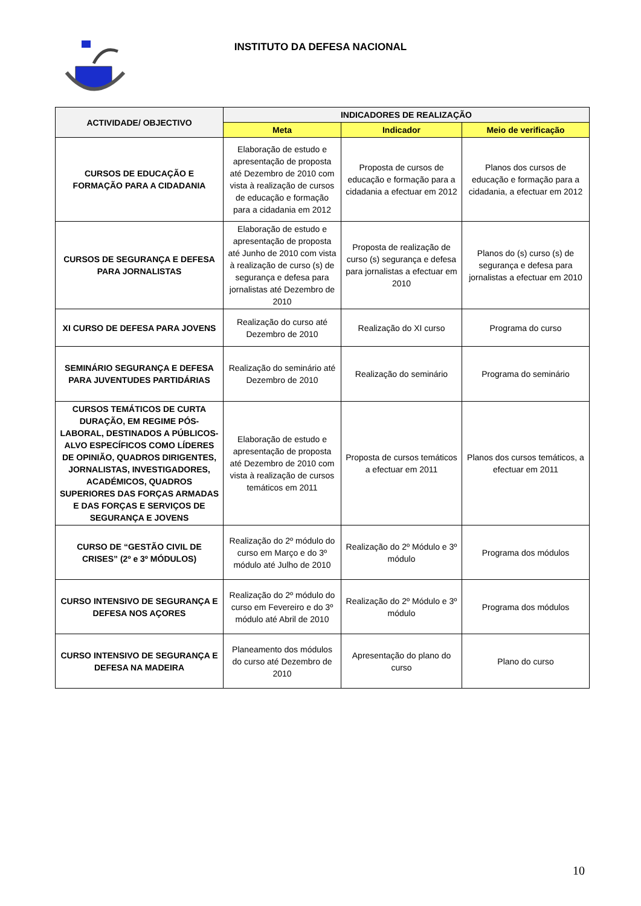INSTITUTO DA DEFESA NACIONAL
| ACTIVIDADE/ OBJECTIVO | INDICADORES DE REALIZAÇÃO | | |
| --- | --- | --- | --- |
| | Meta | Indicador | Meio de verificação |
| CURSOS DE EDUCAÇÃO E FORMAÇÃO PARA A CIDADANIA | Elaboração de estudo e apresentação de proposta até Dezembro de 2010 com vista à realização de cursos de educação e formação para a cidadania em 2012 | Proposta de cursos de educação e formação para a cidadania a efectuar em 2012 | Planos dos cursos de educação e formação para a cidadania, a efectuar em 2012 |
| CURSOS DE SEGURANÇA E DEFESA PARA JORNALISTAS | Elaboração de estudo e apresentação de proposta até Junho de 2010 com vista à realização de curso (s) de segurança e defesa para jornalistas até Dezembro de 2010 | Proposta de realização de curso (s) segurança e defesa para jornalistas a efectuar em 2010 | Planos do (s) curso (s) de segurança e defesa para jornalistas a efectuar em 2010 |
| XI CURSO DE DEFESA PARA JOVENS | Realização do curso até Dezembro de 2010 | Realização do XI curso | Programa do curso |
| SEMINÁRIO SEGURANÇA E DEFESA PARA JUVENTUDES PARTIDÁRIAS | Realização do seminário até Dezembro de 2010 | Realização do seminário | Programa do seminário |
| CURSOS TEMÁTICOS DE CURTA DURAÇÃO, EM REGIME PÓS-LABORAL, DESTINADOS A PÚBLICOS-ALVO ESPECÍFICOS COMO LÍDERES DE OPINIÃO, QUADROS DIRIGENTES, JORNALISTAS, INVESTIGADORES, ACADÉMICOS, QUADROS SUPERIORES DAS FORÇAS ARMADAS E DAS FORÇAS E SERVIÇOS DE SEGURANÇA E JOVENS | Elaboração de estudo e apresentação de proposta até Dezembro de 2010 com vista à realização de cursos temáticos em 2011 | Proposta de cursos temáticos a efectuar em 2011 | Planos dos cursos temáticos, a efectuar em 2011 |
| CURSO DE “GESTÃO CIVIL DE CRISES” (2º e 3º MÓDULOS) | Realização do 2º módulo do curso em Março e do 3º módulo até Julho de 2010 | Realização do 2º Módulo e 3º módulo | Programa dos módulos |
| CURSO INTENSIVO DE SEGURANÇA E DEFESA NOS AÇORES | Realização do 2º módulo do curso em Fevereiro e do 3º módulo até Abril de 2010 | Realização do 2º Módulo e 3º módulo | Programa dos módulos |
| CURSO INTENSIVO DE SEGURANÇA E DEFESA NA MADEIRA | Planeamento dos módulos do curso até Dezembro de 2010 | Apresentação do plano do curso | Plano do curso |
10